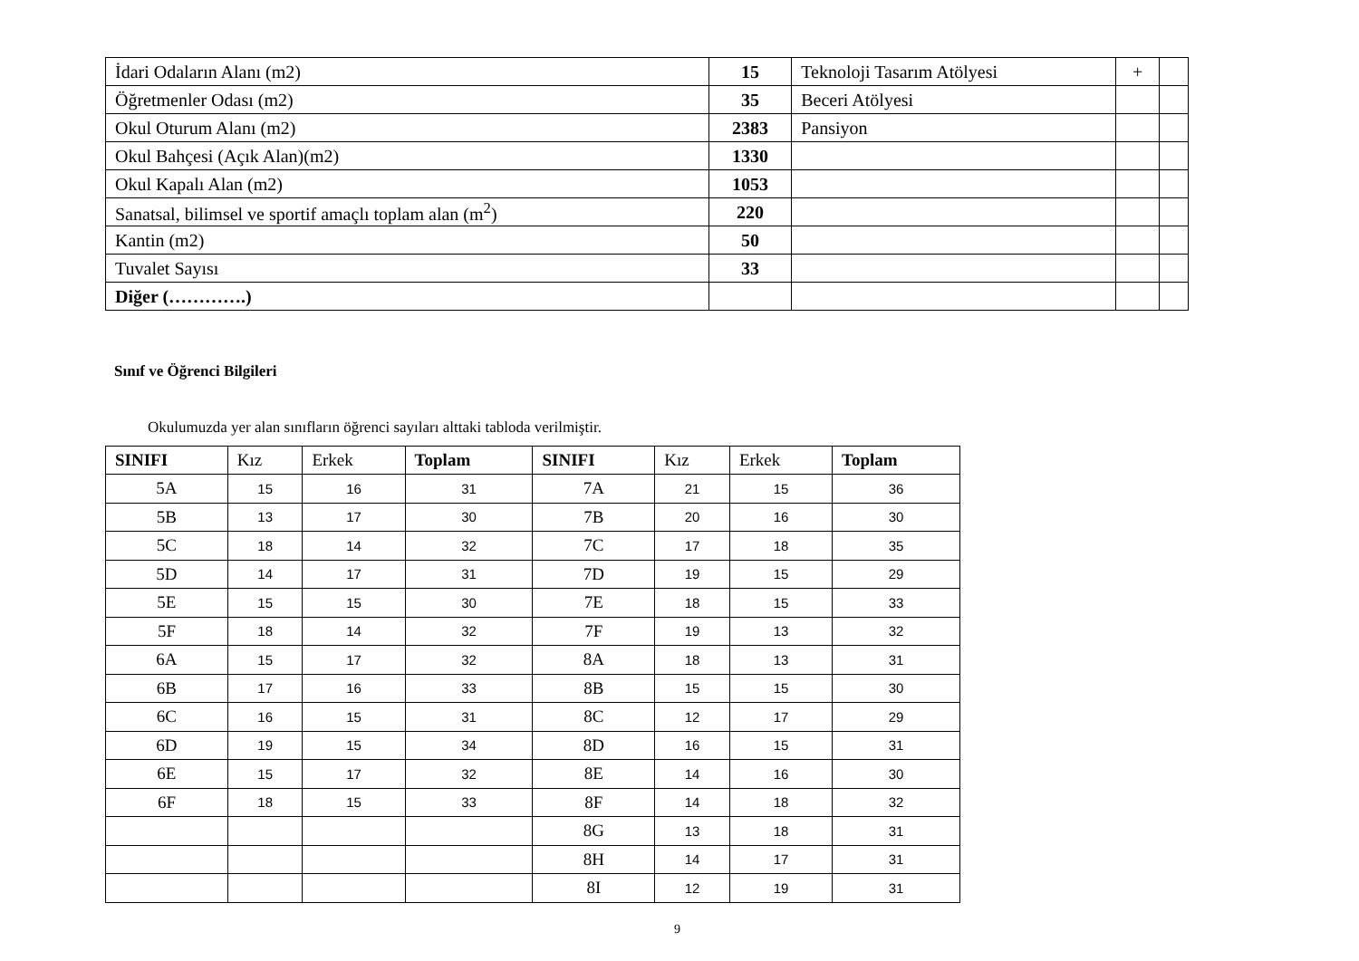| İdari Odaların Alanı (m2) | 15 | Teknoloji Tasarım Atölyesi | + | |
| Öğretmenler Odası (m2) | 35 | Beceri Atölyesi | | |
| Okul Oturum Alanı (m2) | 2383 | Pansiyon | | |
| Okul Bahçesi (Açık Alan)(m2) | 1330 | | | |
| Okul Kapalı Alan (m2) | 1053 | | | |
| Sanatsal, bilimsel ve sportif amaçlı toplam alan (m<sup>2</sup>) | 220 | | | |
| Kantin (m2) | 50 | | | |
| Tuvalet Sayısı | 33 | | | |
| Diğer (………….) | | | | |
Sınıf ve Öğrenci Bilgileri
Okulumuzda yer alan sınıfların öğrenci sayıları alttaki tabloda verilmiştir.
| SINIFI | Kız | Erkek | Toplam | SINIFI | Kız | Erkek | Toplam |
| --- | --- | --- | --- | --- | --- | --- | --- |
| 5A | 15 | 16 | 31 | 7A | 21 | 15 | 36 |
| 5B | 13 | 17 | 30 | 7B | 20 | 16 | 30 |
| 5C | 18 | 14 | 32 | 7C | 17 | 18 | 35 |
| 5D | 14 | 17 | 31 | 7D | 19 | 15 | 29 |
| 5E | 15 | 15 | 30 | 7E | 18 | 15 | 33 |
| 5F | 18 | 14 | 32 | 7F | 19 | 13 | 32 |
| 6A | 15 | 17 | 32 | 8A | 18 | 13 | 31 |
| 6B | 17 | 16 | 33 | 8B | 15 | 15 | 30 |
| 6C | 16 | 15 | 31 | 8C | 12 | 17 | 29 |
| 6D | 19 | 15 | 34 | 8D | 16 | 15 | 31 |
| 6E | 15 | 17 | 32 | 8E | 14 | 16 | 30 |
| 6F | 18 | 15 | 33 | 8F | 14 | 18 | 32 |
| | | | | 8G | 13 | 18 | 31 |
| | | | | 8H | 14 | 17 | 31 |
| | | | | 8I | 12 | 19 | 31 |
9